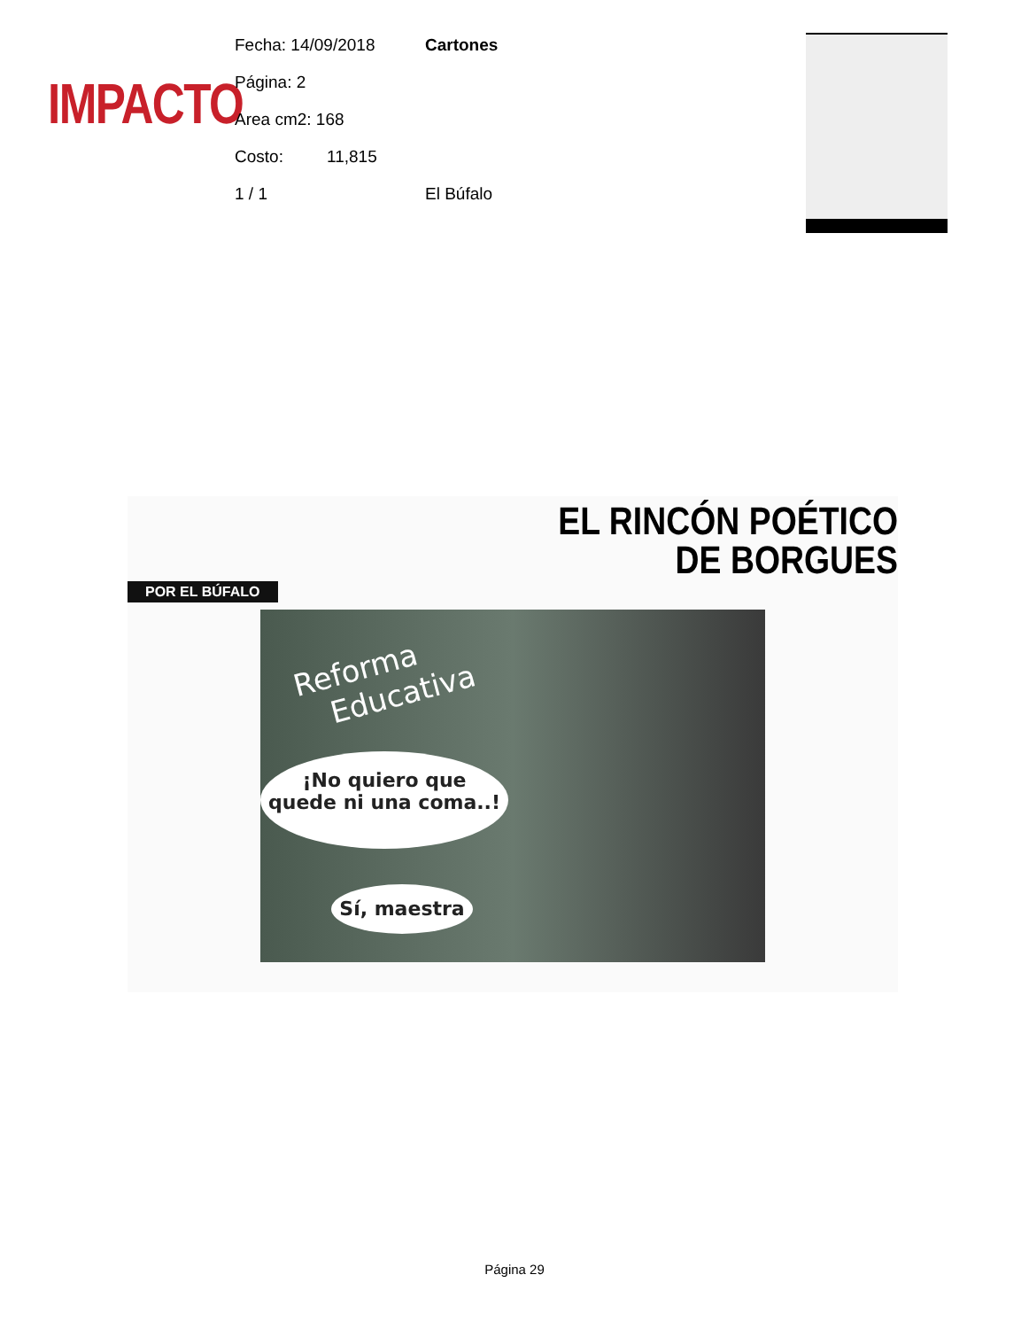IMPACTO
Fecha: 14/09/2018 Cartones
Página: 2
Area cm2: 168
Costo: 11,815
1 / 1 El Búfalo
EL RINCÓN POÉTICO
DE BORGUES
POR EL BÚFALO
Reforma
Educativa
¡No quiero que
quede ni una coma..!
Sí, maestra
Página 29